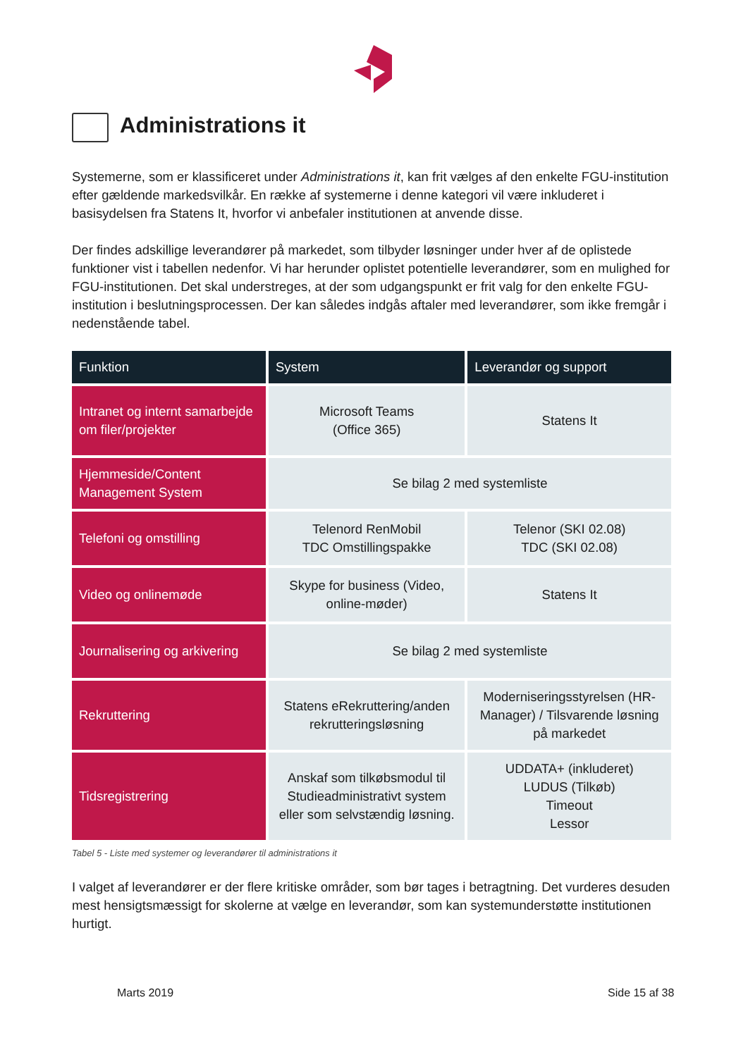Administrations it
Systemerne, som er klassificeret under Administrations it, kan frit vælges af den enkelte FGU-institution efter gældende markedsvilkår. En række af systemerne i denne kategori vil være inkluderet i basisydelsen fra Statens It, hvorfor vi anbefaler institutionen at anvende disse.
Der findes adskillige leverandører på markedet, som tilbyder løsninger under hver af de oplistede funktioner vist i tabellen nedenfor. Vi har herunder oplistet potentielle leverandører, som en mulighed for FGU-institutionen. Det skal understreges, at der som udgangspunkt er frit valg for den enkelte FGU-institution i beslutningsprocessen. Der kan således indgås aftaler med leverandører, som ikke fremgår i nedenstående tabel.
| Funktion | System | Leverandør og support |
| --- | --- | --- |
| Intranet og internt samarbejde om filer/projekter | Microsoft Teams (Office 365) | Statens It |
| Hjemmeside/Content Management System | Se bilag 2 med systemliste | |
| Telefoni og omstilling | Telenord RenMobil TDC Omstillingspakke | Telenor (SKI 02.08) TDC (SKI 02.08) |
| Video og onlinemøde | Skype for business (Video, online-møder) | Statens It |
| Journalisering og arkivering | Se bilag 2 med systemliste | |
| Rekruttering | Statens eRekruttering/anden rekrutteringsløsning | Moderniseringsstyrelsen (HR-Manager) / Tilsvarende løsning på markedet |
| Tidsregistrering | Anskaf som tilkøbsmodul til Studieadministrativt system eller som selvstændig løsning. | UDDATA+ (inkluderet) LUDUS (Tilkøb) Timeout Lessor |
Tabel 5 - Liste med systemer og leverandører til administrations it
I valget af leverandører er der flere kritiske områder, som bør tages i betragtning. Det vurderes desuden mest hensigtsmæssigt for skolerne at vælge en leverandør, som kan systemunderstøtte institutionen hurtigt.
Marts 2019 Side 15 af 38